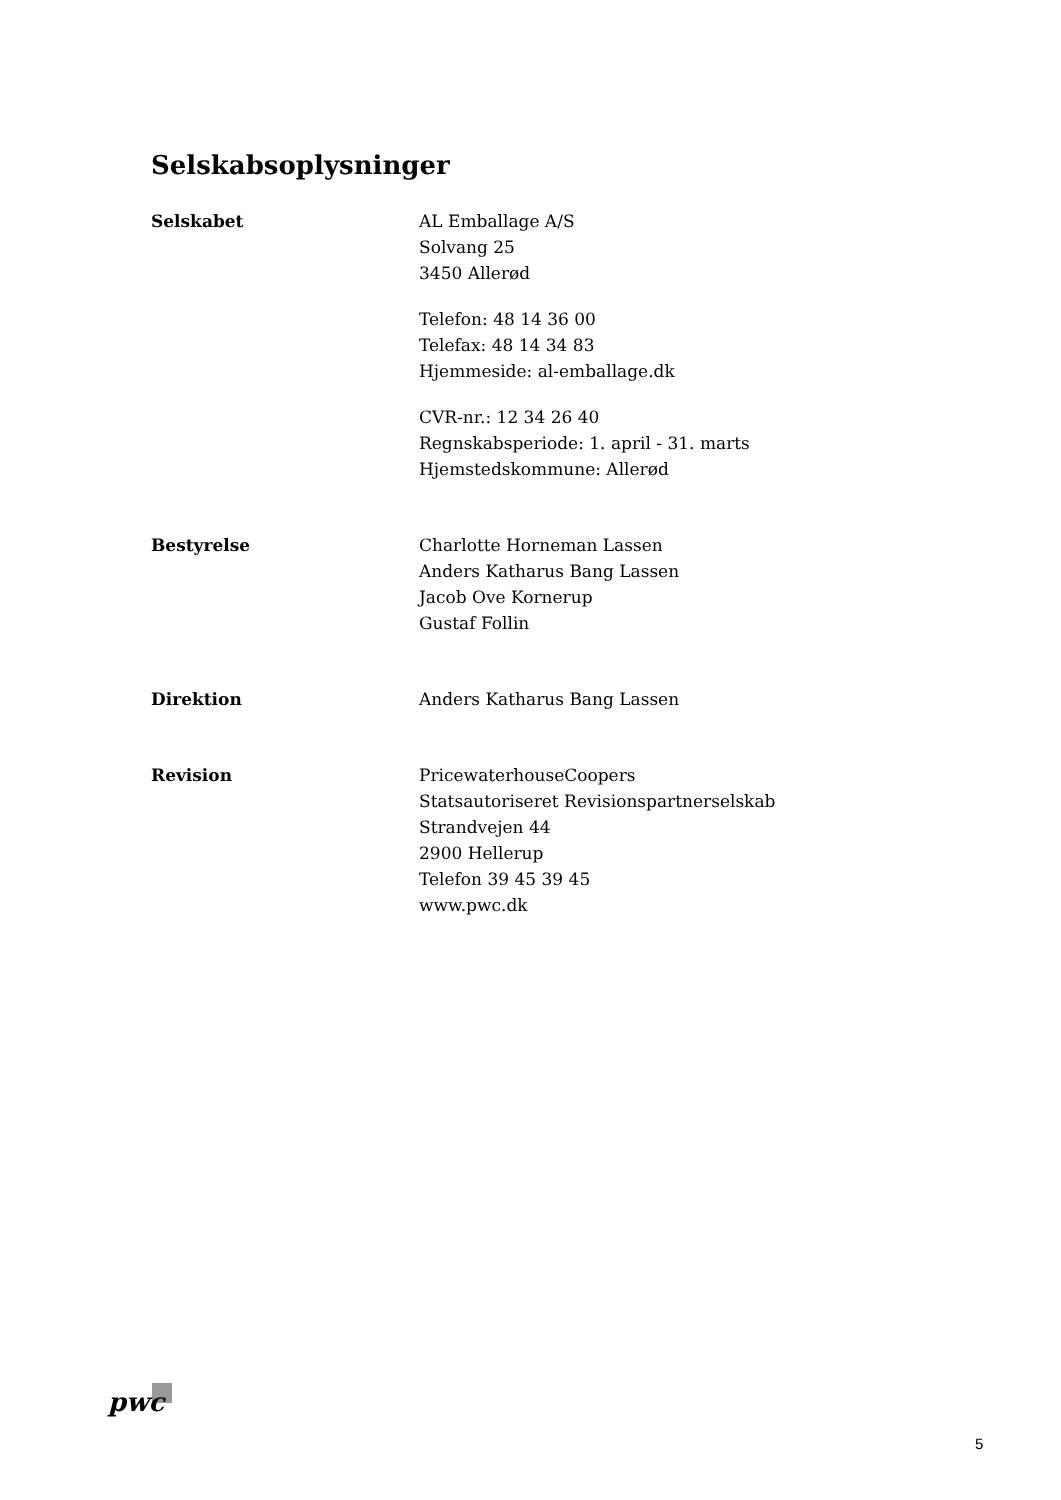Selskabsoplysninger
Selskabet AL Emballage A/S
Solvang 25
3450 Allerød
Telefon: 48 14 36 00
Telefax: 48 14 34 83
Hjemmeside: al-emballage.dk
CVR-nr.: 12 34 26 40
Regnskabsperiode: 1. april - 31. marts
Hjemstedskommune: Allerød
Bestyrelse Charlotte Horneman Lassen
Anders Katharus Bang Lassen
Jacob Ove Kornerup
Gustaf Follin
Direktion Anders Katharus Bang Lassen
Revision PricewaterhouseCoopers
Statsautoriseret Revisionspartnerselskab
Strandvejen 44
2900 Hellerup
Telefon 39 45 39 45
www.pwc.dk
pwc
5